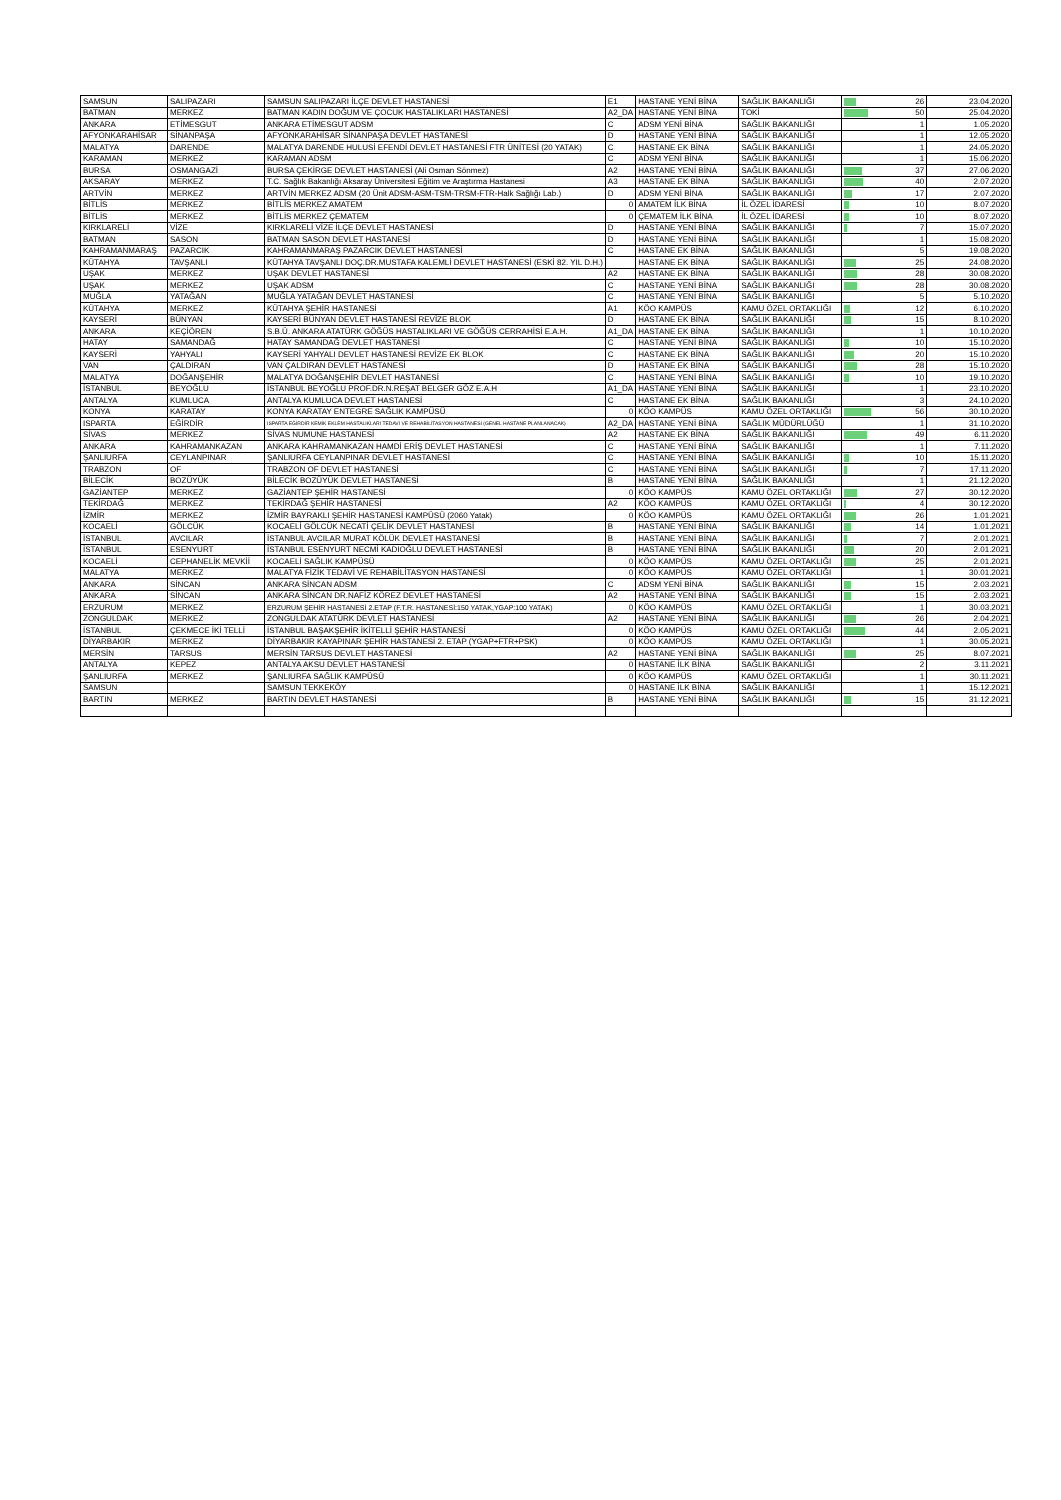| SAMSUN | SALIPAZARI | SAMSUN SALIPAZARI İLÇE DEVLET HASTANESİ | E1 | HASTANE YENİ BİNA | SAĞLIK BAKANLIĞI | 26 | 23.04.2020 |
| BATMAN | MERKEZ | BATMAN KADIN DOĞUM VE ÇOCUK HASTALIKLARI HASTANESİ | A2_DA | HASTANE YENİ BİNA | TOKİ | 50 | 25.04.2020 |
| ANKARA | ETİMESGUT | ANKARA ETİMESGUT ADSM | C | ADSM YENİ BİNA | SAĞLIK BAKANLIĞI | 1 | 1.05.2020 |
| AFYONKARAHİSAR | SİNANPAŞA | AFYONKARAHİSAR SİNANPAŞA DEVLET HASTANESİ | D | HASTANE YENİ BİNA | SAĞLIK BAKANLIĞI | 1 | 12.05.2020 |
| MALATYA | DARENDE | MALATYA DARENDE HULUSİ EFENDİ DEVLET HASTANESİ FTR ÜNİTESİ (20 YATAK) | C | HASTANE EK BİNA | SAĞLIK BAKANLIĞI | 1 | 24.05.2020 |
| KARAMAN | MERKEZ | KARAMAN ADSM | C | ADSM YENİ BİNA | SAĞLIK BAKANLIĞI | 1 | 15.06.2020 |
| BURSA | OSMANGAZİ | BURSA ÇEKİRGE DEVLET HASTANESİ (Ali Osman Sönmez) | A2 | HASTANE YENİ BİNA | SAĞLIK BAKANLIĞI | 37 | 27.06.2020 |
| AKSARAY | MERKEZ | T.C. Sağlık Bakanlığı Aksaray Üniversitesi Eğitim ve Araştırma Hastanesi | A3 | HASTANE EK BİNA | SAĞLIK BAKANLIĞI | 40 | 2.07.2020 |
| ARTVİN | MERKEZ | ARTVİN MERKEZ ADSM (20 Ünit ADSM-ASM-TSM-TRSM-FTR-Halk Sağlığı Lab.) | D | ADSM YENİ BİNA | SAĞLIK BAKANLIĞI | 17 | 2.07.2020 |
| BİTLİS | MERKEZ | BİTLİS MERKEZ AMATEM | 0 | AMATEM İLK BİNA | İL ÖZEL İDARESİ | 10 | 8.07.2020 |
| BİTLİS | MERKEZ | BİTLİS MERKEZ ÇEMATEM | 0 | ÇEMATEM İLK BİNA | İL ÖZEL İDARESİ | 10 | 8.07.2020 |
| KIRKLARELİ | VİZE | KIRKLARELİ VİZE İLÇE DEVLET HASTANESİ | D | HASTANE YENİ BİNA | SAĞLIK BAKANLIĞI | 7 | 15.07.2020 |
| BATMAN | SASON | BATMAN SASON DEVLET HASTANESİ | D | HASTANE YENİ BİNA | SAĞLIK BAKANLIĞI | 1 | 15.08.2020 |
| KAHRAMANMARAŞ | PAZARCIK | KAHRAMANMARAŞ PAZARCIK DEVLET HASTANESİ | C | HASTANE EK BİNA | SAĞLIK BAKANLIĞI | 5 | 19.08.2020 |
| KÜTAHYA | TAVŞANLI | KÜTAHYA TAVŞANLI DOÇ.DR.MUSTAFA KALEMLİ DEVLET HASTANESİ (ESKİ 82. YIL D.H.) | | HASTANE EK BİNA | SAĞLIK BAKANLIĞI | 25 | 24.08.2020 |
| UŞAK | MERKEZ | UŞAK DEVLET HASTANESİ | A2 | HASTANE EK BİNA | SAĞLIK BAKANLIĞI | 28 | 30.08.2020 |
| UŞAK | MERKEZ | UŞAK ADSM | C | HASTANE YENİ BİNA | SAĞLIK BAKANLIĞI | 28 | 30.08.2020 |
| MUĞLA | YATAĞAN | MUĞLA YATAĞAN DEVLET HASTANESİ | C | HASTANE YENİ BİNA | SAĞLIK BAKANLIĞI | 5 | 5.10.2020 |
| KÜTAHYA | MERKEZ | KÜTAHYA ŞEHİR HASTANESİ | A1 | KÖO KAMPÜS | KAMU ÖZEL ORTAKLIĞI | 12 | 6.10.2020 |
| KAYSERİ | BÜNYAN | KAYSERİ BÜNYAN DEVLET HASTANESİ REVİZE BLOK | D | HASTANE EK BİNA | SAĞLIK BAKANLIĞI | 15 | 8.10.2020 |
| ANKARA | KEÇİÖREN | S.B.Ü. ANKARA ATATÜRK GÖĞÜS HASTALIKLARI VE GÖĞÜS CERRAHİSİ E.A.H. | A1_DA | HASTANE EK BİNA | SAĞLIK BAKANLIĞI | 1 | 10.10.2020 |
| HATAY | SAMANDAĞ | HATAY SAMANDAĞ DEVLET HASTANESİ | C | HASTANE YENİ BİNA | SAĞLIK BAKANLIĞI | 10 | 15.10.2020 |
| KAYSERİ | YAHYALI | KAYSERİ YAHYALI DEVLET HASTANESİ REVİZE EK BLOK | C | HASTANE EK BİNA | SAĞLIK BAKANLIĞI | 20 | 15.10.2020 |
| VAN | ÇALDIRAN | VAN ÇALDIRAN DEVLET HASTANESİ | D | HASTANE EK BİNA | SAĞLIK BAKANLIĞI | 28 | 15.10.2020 |
| MALATYA | DOĞANŞEHİR | MALATYA DOĞANŞEHİR DEVLET HASTANESİ | C | HASTANE YENİ BİNA | SAĞLIK BAKANLIĞI | 10 | 19.10.2020 |
| İSTANBUL | BEYOĞLU | İSTANBUL BEYOĞLU PROF.DR.N.REŞAT BELGER GÖZ E.A.H | A1_DA | HASTANE YENİ BİNA | SAĞLIK BAKANLIĞI | 1 | 23.10.2020 |
| ANTALYA | KUMLUCA | ANTALYA KUMLUCA DEVLET HASTANESİ | C | HASTANE EK BİNA | SAĞLIK BAKANLIĞI | 3 | 24.10.2020 |
| KONYA | KARATAY | KONYA KARATAY ENTEGRE SAĞLIK KAMPÜSÜ | 0 | KÖO KAMPÜS | KAMU ÖZEL ORTAKLIĞI | 56 | 30.10.2020 |
| ISPARTA | EĞİRDİR | ISPARTA EĞİRDİR KEMİK EKLEM HASTALIKLARI TEDAVİ VE REHABİLİTASYON HASTANESİ (GENEL HASTANE PLANLANACAK) | A2_DA | HASTANE YENİ BİNA | SAĞLIK MÜDÜRLÜĞÜ | 1 | 31.10.2020 |
| SİVAS | MERKEZ | SİVAS NUMUNE HASTANESİ | A2 | HASTANE EK BİNA | SAĞLIK BAKANLIĞI | 49 | 6.11.2020 |
| ANKARA | KAHRAMANKAZAN | ANKARA KAHRAMANKAZAN HAMDİ ERİŞ DEVLET HASTANESİ | C | HASTANE YENİ BİNA | SAĞLIK BAKANLIĞI | 1 | 7.11.2020 |
| ŞANLIURFA | CEYLANPINAR | ŞANLIURFA CEYLANPINAR DEVLET HASTANESİ | C | HASTANE YENİ BİNA | SAĞLIK BAKANLIĞI | 10 | 15.11.2020 |
| TRABZON | OF | TRABZON OF DEVLET HASTANESİ | C | HASTANE YENİ BİNA | SAĞLIK BAKANLIĞI | 7 | 17.11.2020 |
| BİLECİK | BOZÜYÜK | BİLECİK BOZÜYÜK DEVLET HASTANESİ | B | HASTANE YENİ BİNA | SAĞLIK BAKANLIĞI | 1 | 21.12.2020 |
| GAZİANTEP | MERKEZ | GAZİANTEP ŞEHİR HASTANESİ | 0 | KÖO KAMPÜS | KAMU ÖZEL ORTAKLIĞI | 27 | 30.12.2020 |
| TEKİRDAĞ | MERKEZ | TEKİRDAĞ ŞEHİR HASTANESİ | A2 | KÖO KAMPÜS | KAMU ÖZEL ORTAKLIĞI | 4 | 30.12.2020 |
| İZMİR | MERKEZ | İZMİR BAYRAKLI ŞEHİR HASTANESİ KAMPÜSÜ (2060 Yatak) | 0 | KÖO KAMPÜS | KAMU ÖZEL ORTAKLIĞI | 26 | 1.01.2021 |
| KOCAELİ | GÖLCÜK | KOCAELİ GÖLCÜK NECATİ ÇELİK DEVLET HASTANESİ | B | HASTANE YENİ BİNA | SAĞLIK BAKANLIĞI | 14 | 1.01.2021 |
| İSTANBUL | AVCILAR | İSTANBUL AVCILAR MURAT KÖLÜK DEVLET HASTANESİ | B | HASTANE YENİ BİNA | SAĞLIK BAKANLIĞI | 7 | 2.01.2021 |
| İSTANBUL | ESENYURT | İSTANBUL ESENYURT NECMİ KADIOĞLU DEVLET HASTANESİ | B | HASTANE YENİ BİNA | SAĞLIK BAKANLIĞI | 20 | 2.01.2021 |
| KOCAELİ | CEPHANELİK MEVKİİ | KOCAELİ SAĞLIK KAMPÜSÜ | 0 | KÖO KAMPÜS | KAMU ÖZEL ORTAKLIĞI | 25 | 2.01.2021 |
| MALATYA | MERKEZ | MALATYA FİZİK TEDAVİ VE REHABİLİTASYON HASTANESİ | 0 | KÖO KAMPÜS | KAMU ÖZEL ORTAKLIĞI | 1 | 30.01.2021 |
| ANKARA | SİNCAN | ANKARA SİNCAN ADSM | C | ADSM YENİ BİNA | SAĞLIK BAKANLIĞI | 15 | 2.03.2021 |
| ANKARA | SİNCAN | ANKARA SİNCAN DR.NAFİZ KÖREZ DEVLET HASTANESİ | A2 | HASTANE YENİ BİNA | SAĞLIK BAKANLIĞI | 15 | 2.03.2021 |
| ERZURUM | MERKEZ | ERZURUM ŞEHİR HASTANESİ 2.ETAP (F.T.R. HASTANESİ:150 YATAK,YGAP:100 YATAK) | 0 | KÖO KAMPÜS | KAMU ÖZEL ORTAKLIĞI | 1 | 30.03.2021 |
| ZONGULDAK | MERKEZ | ZONGULDAK ATATÜRK DEVLET HASTANESİ | A2 | HASTANE YENİ BİNA | SAĞLIK BAKANLIĞI | 26 | 2.04.2021 |
| İSTANBUL | ÇEKMECE İKİ TELLİ | İSTANBUL BAŞAKŞEHİR İKİTELLİ ŞEHİR HASTANESİ | 0 | KÖO KAMPÜS | KAMU ÖZEL ORTAKLIĞI | 44 | 2.05.2021 |
| DİYARBAKIR | MERKEZ | DİYARBAKIR KAYAPINAR ŞEHİR HASTANESİ 2. ETAP (YGAP+FTR+PSK) | 0 | KÖO KAMPÜS | KAMU ÖZEL ORTAKLIĞI | 1 | 30.05.2021 |
| MERSİN | TARSUS | MERSİN TARSUS DEVLET HASTANESİ | A2 | HASTANE YENİ BİNA | SAĞLIK BAKANLIĞI | 25 | 8.07.2021 |
| ANTALYA | KEPEZ | ANTALYA AKSU DEVLET HASTANESİ | 0 | HASTANE İLK BİNA | SAĞLIK BAKANLIĞI | 2 | 3.11.2021 |
| ŞANLIURFA | MERKEZ | ŞANLIURFA SAĞLIK KAMPÜSÜ | 0 | KÖO KAMPÜS | KAMU ÖZEL ORTAKLIĞI | 1 | 30.11.2021 |
| SAMSUN | | SAMSUN TEKKEKÖY | 0 | HASTANE İLK BİNA | SAĞLIK BAKANLIĞI | 1 | 15.12.2021 |
| BARTIN | MERKEZ | BARTIN DEVLET HASTANESİ | B | HASTANE YENİ BİNA | SAĞLIK BAKANLIĞI | 15 | 31.12.2021 |